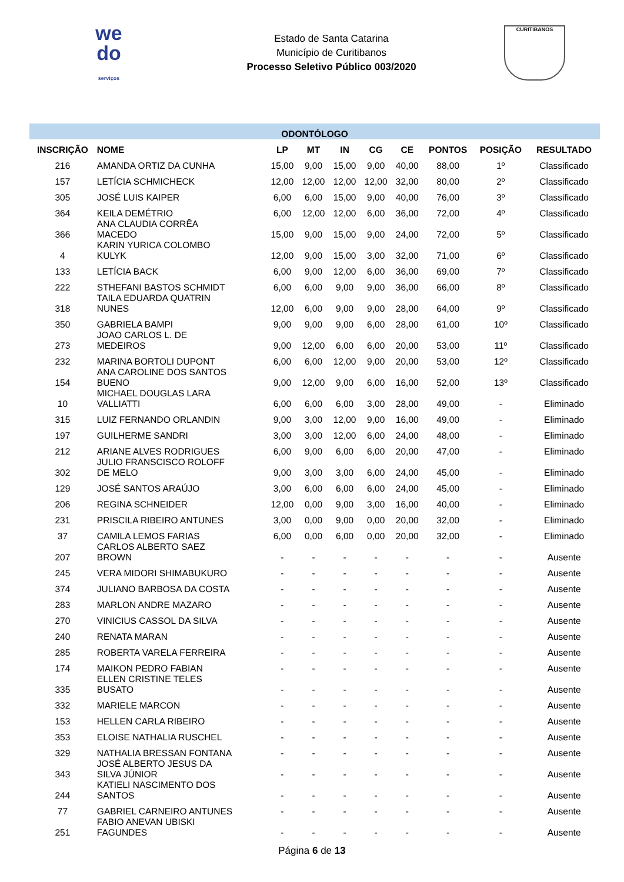we
do
serviços
Estado de Santa Catarina
Município de Curitibanos
Processo Seletivo Público 003/2020
CURITIBANOS
| ODONTÓLOGO | | | | | | | | | |
| INSCRIÇÃO | NOME | LP | MT | IN | CG | CE | PONTOS | POSIÇÃO | RESULTADO |
| 216 | AMANDA ORTIZ DA CUNHA | 15,00 | 9,00 | 15,00 | 9,00 | 40,00 | 88,00 | 1º | Classificado |
| 157 | LETÍCIA SCHMICHECK | 12,00 | 12,00 | 12,00 | 12,00 | 32,00 | 80,00 | 2º | Classificado |
| 305 | JOSÉ LUIS KAIPER | 6,00 | 6,00 | 15,00 | 9,00 | 40,00 | 76,00 | 3º | Classificado |
| 364 | KEILA DEMÉTRIO | 6,00 | 12,00 | 12,00 | 6,00 | 36,00 | 72,00 | 4º | Classificado |
| 366 | ANA CLAUDIA CORRÊA MACEDO | 15,00 | 9,00 | 15,00 | 9,00 | 24,00 | 72,00 | 5º | Classificado |
| 4 | KARIN YURICA COLOMBO KULYK | 12,00 | 9,00 | 15,00 | 3,00 | 32,00 | 71,00 | 6º | Classificado |
| 133 | LETÍCIA BACK | 6,00 | 9,00 | 12,00 | 6,00 | 36,00 | 69,00 | 7º | Classificado |
| 222 | STHEFANI BASTOS SCHMIDT | 6,00 | 6,00 | 9,00 | 9,00 | 36,00 | 66,00 | 8º | Classificado |
| 318 | TAILA EDUARDA QUATRIN NUNES | 12,00 | 6,00 | 9,00 | 9,00 | 28,00 | 64,00 | 9º | Classificado |
| 350 | GABRIELA BAMPI | 9,00 | 9,00 | 9,00 | 6,00 | 28,00 | 61,00 | 10º | Classificado |
| 273 | JOAO CARLOS L. DE MEDEIROS | 9,00 | 12,00 | 6,00 | 6,00 | 20,00 | 53,00 | 11º | Classificado |
| 232 | MARINA BORTOLI DUPONT | 6,00 | 6,00 | 12,00 | 9,00 | 20,00 | 53,00 | 12º | Classificado |
| 154 | ANA CAROLINE DOS SANTOS BUENO | 9,00 | 12,00 | 9,00 | 6,00 | 16,00 | 52,00 | 13º | Classificado |
| 10 | MICHAEL DOUGLAS LARA VALLIATTI | 6,00 | 6,00 | 6,00 | 3,00 | 28,00 | 49,00 | - | Eliminado |
| 315 | LUIZ FERNANDO ORLANDIN | 9,00 | 3,00 | 12,00 | 9,00 | 16,00 | 49,00 | - | Eliminado |
| 197 | GUILHERME SANDRI | 3,00 | 3,00 | 12,00 | 6,00 | 24,00 | 48,00 | - | Eliminado |
| 212 | ARIANE ALVES RODRIGUES | 6,00 | 9,00 | 6,00 | 6,00 | 20,00 | 47,00 | - | Eliminado |
| 302 | JULIO FRANSCISCO ROLOFF DE MELO | 9,00 | 3,00 | 3,00 | 6,00 | 24,00 | 45,00 | - | Eliminado |
| 129 | JOSÉ SANTOS ARAÚJO | 3,00 | 6,00 | 6,00 | 6,00 | 24,00 | 45,00 | - | Eliminado |
| 206 | REGINA SCHNEIDER | 12,00 | 0,00 | 9,00 | 3,00 | 16,00 | 40,00 | - | Eliminado |
| 231 | PRISCILA RIBEIRO ANTUNES | 3,00 | 0,00 | 9,00 | 0,00 | 20,00 | 32,00 | - | Eliminado |
| 37 | CAMILA LEMOS FARIAS | 6,00 | 0,00 | 6,00 | 0,00 | 20,00 | 32,00 | - | Eliminado |
| 207 | CARLOS ALBERTO SAEZ BROWN | - | - | - | - | - | - | - | Ausente |
| 245 | VERA MIDORI SHIMABUKURO | - | - | - | - | - | - | - | Ausente |
| 374 | JULIANO BARBOSA DA COSTA | - | - | - | - | - | - | - | Ausente |
| 283 | MARLON ANDRE MAZARO | - | - | - | - | - | - | - | Ausente |
| 270 | VINICIUS CASSOL DA SILVA | - | - | - | - | - | - | - | Ausente |
| 240 | RENATA MARAN | - | - | - | - | - | - | - | Ausente |
| 285 | ROBERTA VARELA FERREIRA | - | - | - | - | - | - | - | Ausente |
| 174 | MAIKON PEDRO FABIAN | - | - | - | - | - | - | - | Ausente |
| 335 | ELLEN CRISTINE TELES BUSATO | - | - | - | - | - | - | - | Ausente |
| 332 | MARIELE MARCON | - | - | - | - | - | - | - | Ausente |
| 153 | HELLEN CARLA RIBEIRO | - | - | - | - | - | - | - | Ausente |
| 353 | ELOISE NATHALIA RUSCHEL | - | - | - | - | - | - | - | Ausente |
| 329 | NATHALIA BRESSAN FONTANA | - | - | - | - | - | - | - | Ausente |
| 343 | JOSÉ ALBERTO JESUS DA SILVA JÚNIOR | - | - | - | - | - | - | - | Ausente |
| 244 | KATIELI NASCIMENTO DOS SANTOS | - | - | - | - | - | - | - | Ausente |
| 77 | GABRIEL CARNEIRO ANTUNES | - | - | - | - | - | - | - | Ausente |
| 251 | FABIO ANEVAN UBISKI FAGUNDES | - | - | - | - | - | - | - | Ausente |
Página 6 de 13